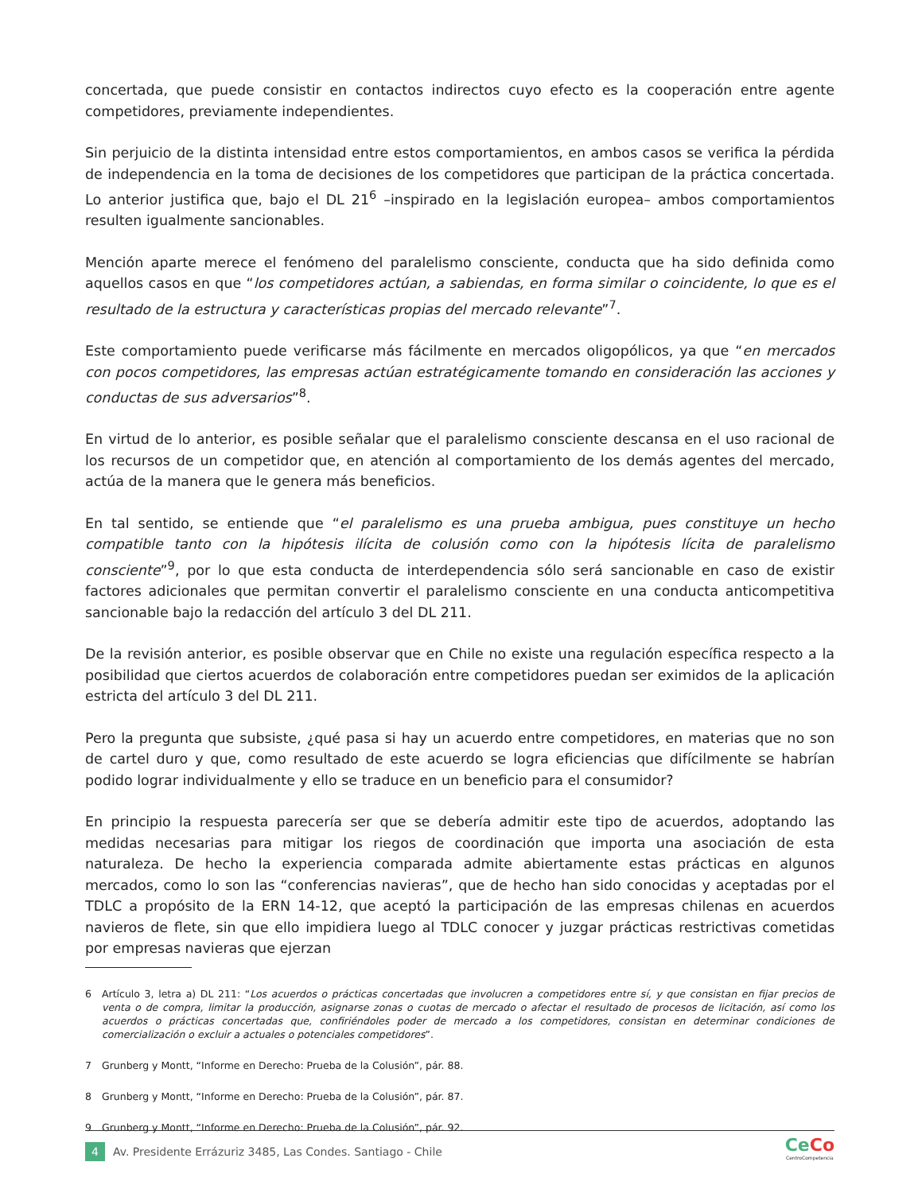concertada, que puede consistir en contactos indirectos cuyo efecto es la cooperación entre agente competidores, previamente independientes.
Sin perjuicio de la distinta intensidad entre estos comportamientos, en ambos casos se verifica la pérdida de independencia en la toma de decisiones de los competidores que participan de la práctica concertada. Lo anterior justifica que, bajo el DL 21<sup>6</sup> –inspirado en la legislación europea– ambos comportamientos resulten igualmente sancionables.
Mención aparte merece el fenómeno del paralelismo consciente, conducta que ha sido definida como aquellos casos en que “los competidores actúan, a sabiendas, en forma similar o coincidente, lo que es el resultado de la estructura y características propias del mercado relevante”<sup>7</sup>.
Este comportamiento puede verificarse más fácilmente en mercados oligopólicos, ya que “en mercados con pocos competidores, las empresas actúan estratégicamente tomando en consideración las acciones y conductas de sus adversarios”<sup>8</sup>.
En virtud de lo anterior, es posible señalar que el paralelismo consciente descansa en el uso racional de los recursos de un competidor que, en atención al comportamiento de los demás agentes del mercado, actúa de la manera que le genera más beneficios.
En tal sentido, se entiende que “el paralelismo es una prueba ambigua, pues constituye un hecho compatible tanto con la hipótesis ilícita de colusión como con la hipótesis lícita de paralelismo consciente”<sup>9</sup>, por lo que esta conducta de interdependencia sólo será sancionable en caso de existir factores adicionales que permitan convertir el paralelismo consciente en una conducta anticompetitiva sancionable bajo la redacción del artículo 3 del DL 211.
De la revisión anterior, es posible observar que en Chile no existe una regulación específica respecto a la posibilidad que ciertos acuerdos de colaboración entre competidores puedan ser eximidos de la aplicación estricta del artículo 3 del DL 211.
Pero la pregunta que subsiste, ¿qué pasa si hay un acuerdo entre competidores, en materias que no son de cartel duro y que, como resultado de este acuerdo se logra eficiencias que difícilmente se habrían podido lograr individualmente y ello se traduce en un beneficio para el consumidor?
En principio la respuesta parecería ser que se debería admitir este tipo de acuerdos, adoptando las medidas necesarias para mitigar los riegos de coordinación que importa una asociación de esta naturaleza. De hecho la experiencia comparada admite abiertamente estas prácticas en algunos mercados, como lo son las “conferencias navieras”, que de hecho han sido conocidas y aceptadas por el TDLC a propósito de la ERN 14-12, que aceptó la participación de las empresas chilenas en acuerdos navieros de flete, sin que ello impidiera luego al TDLC conocer y juzgar prácticas restrictivas cometidas por empresas navieras que ejerzan
6 Artículo 3, letra a) DL 211: “Los acuerdos o prácticas concertadas que involucren a competidores entre sí, y que consistan en fijar precios de venta o de compra, limitar la producción, asignarse zonas o cuotas de mercado o afectar el resultado de procesos de licitación, así como los acuerdos o prácticas concertadas que, confiriéndoles poder de mercado a los competidores, consistan en determinar condiciones de comercialización o excluir a actuales o potenciales competidores”.
7 Grunberg y Montt, “Informe en Derecho: Prueba de la Colusión”, pár. 88.
8 Grunberg y Montt, “Informe en Derecho: Prueba de la Colusión”, pár. 87.
9 Grunberg y Montt, “Informe en Derecho: Prueba de la Colusión”, pár. 92.
4 Av. Presidente Errázuriz 3485, Las Condes. Santiago - Chile
Ce Co
CentroCompetencia